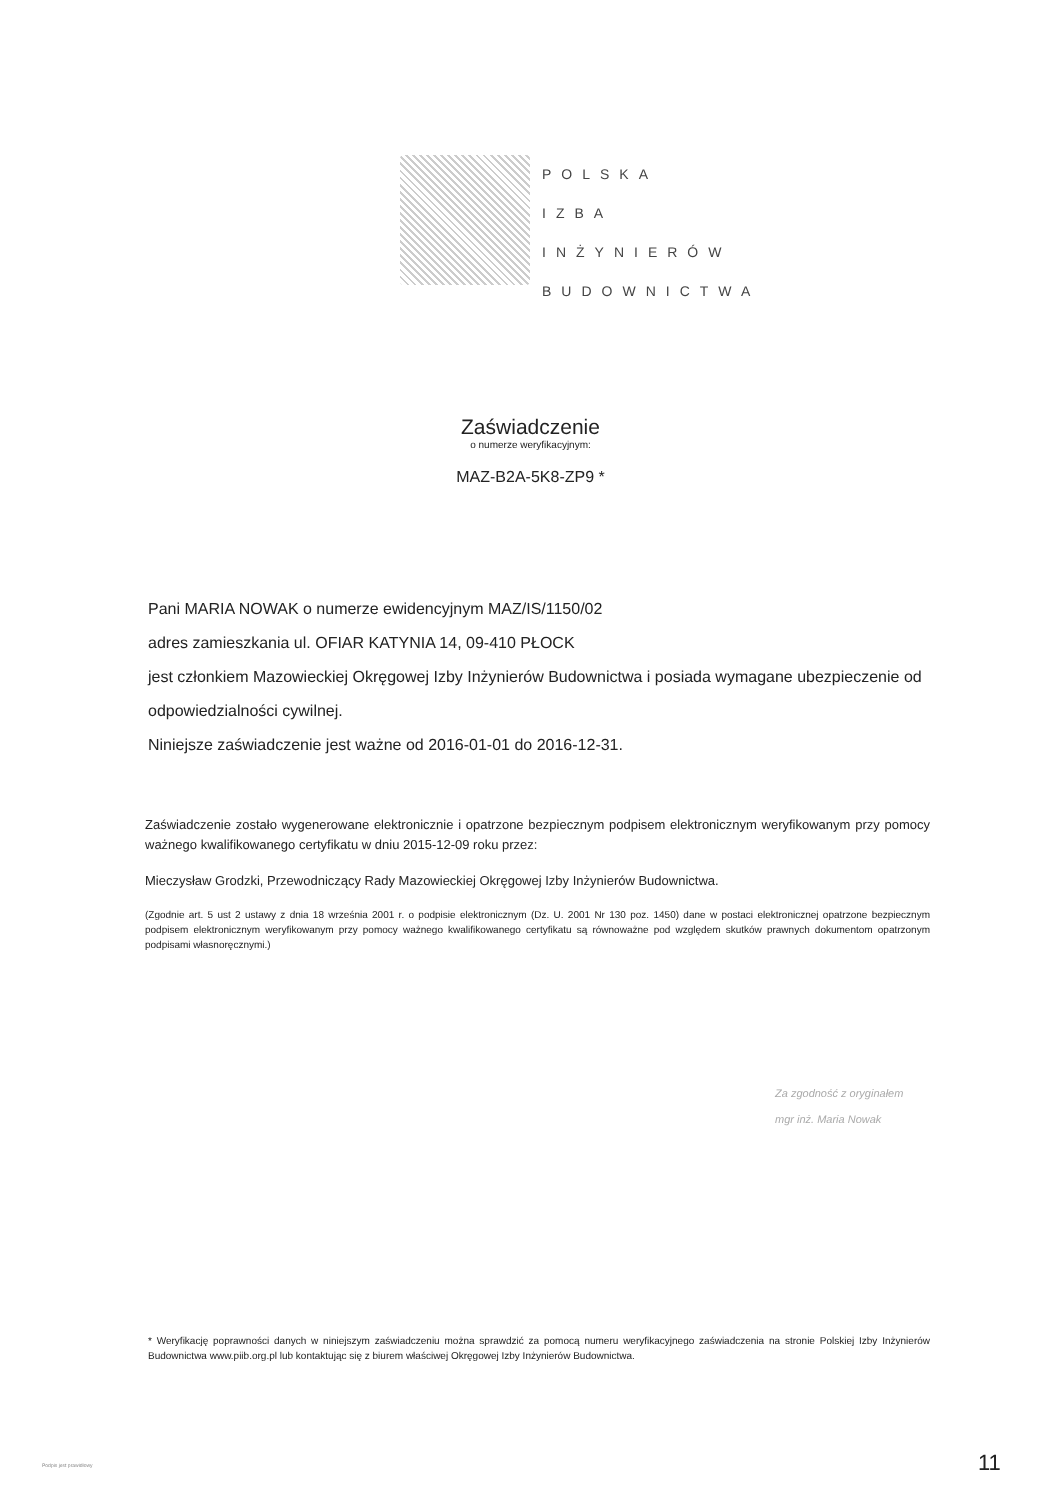POLSKA
IZBA
INŻYNIERÓW
BUDOWNICTWA
Zaświadczenie
o numerze weryfikacyjnym:
MAZ-B2A-5K8-ZP9 *
Pani MARIA NOWAK o numerze ewidencyjnym MAZ/IS/1150/02
adres zamieszkania ul. OFIAR KATYNIA 14, 09-410 PŁOCK
jest członkiem Mazowieckiej Okręgowej Izby Inżynierów Budownictwa i posiada wymagane ubezpieczenie od odpowiedzialności cywilnej.
Niniejsze zaświadczenie jest ważne od 2016-01-01 do 2016-12-31.
Zaświadczenie zostało wygenerowane elektronicznie i opatrzone bezpiecznym podpisem elektronicznym weryfikowanym przy pomocy ważnego kwalifikowanego certyfikatu w dniu 2015-12-09 roku przez:
Mieczysław Grodzki, Przewodniczący Rady Mazowieckiej Okręgowej Izby Inżynierów Budownictwa.
(Zgodnie art. 5 ust 2 ustawy z dnia 18 września 2001 r. o podpisie elektronicznym (Dz. U. 2001 Nr 130 poz. 1450) dane w postaci elektronicznej opatrzone bezpiecznym podpisem elektronicznym weryfikowanym przy pomocy ważnego kwalifikowanego certyfikatu są równoważne pod względem skutków prawnych dokumentom opatrzonym podpisami własnoręcznymi.)
Za zgodność z oryginałem
mgr inż. Maria Nowak
* Weryfikację poprawności danych w niniejszym zaświadczeniu można sprawdzić za pomocą numeru weryfikacyjnego zaświadczenia na stronie Polskiej Izby Inżynierów Budownictwa www.piib.org.pl lub kontaktując się z biurem właściwej Okręgowej Izby Inżynierów Budownictwa.
Podpis jest prawidłowy 11